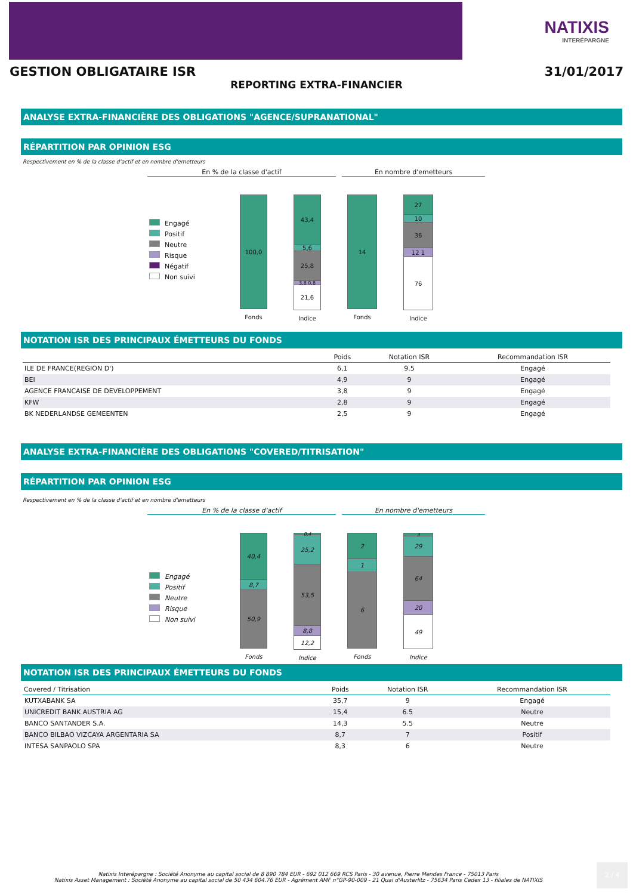NATIXIS
INTERÉPARGNE
GESTION OBLIGATAIRE ISR 31/01/2017
REPORTING EXTRA-FINANCIER
ANALYSE EXTRA-FINANCIÈRE DES OBLIGATIONS "AGENCE/SUPRANATIONAL"
RÉPARTITION PAR OPINION ESG
Respectivement en % de la classe d'actif et en nombre d'emetteurs
En % de la classe d'actif En nombre d'emetteurs
Engagé
Positif
Neutre
Risque
Négatif
Non suivi
100,0
Fonds
43,4
5,6
25,8
3,8 0,8
21,6
Indice
14
Fonds
27
10
36
12 1
76
Indice
NOTATION ISR DES PRINCIPAUX ÉMETTEURS DU FONDS
| | Poids | Notation ISR | Recommandation ISR |
| --- | --- | --- | --- |
| ILE DE FRANCE(REGION D') | 6,1 | 9.5 | Engagé |
| BEI | 4,9 | 9 | Engagé |
| AGENCE FRANCAISE DE DEVELOPPEMENT | 3,8 | 9 | Engagé |
| KFW | 2,8 | 9 | Engagé |
| BK NEDERLANDSE GEMEENTEN | 2,5 | 9 | Engagé |
ANALYSE EXTRA-FINANCIÈRE DES OBLIGATIONS "COVERED/TITRISATION"
RÉPARTITION PAR OPINION ESG
Respectivement en % de la classe d'actif et en nombre d'emetteurs
En % de la classe d'actif En nombre d'emetteurs
Engagé
Positif
Neutre
Risque
Non suivi
40,4
8,7
50,9
Fonds
0,4
25,2
53,5
8,8
12,2
Indice
2
1
6
Fonds
3
29
64
20
49
Indice
NOTATION ISR DES PRINCIPAUX ÉMETTEURS DU FONDS
| Covered / Titrisation | Poids | Notation ISR | Recommandation ISR |
| --- | --- | --- | --- |
| KUTXABANK SA | 35,7 | 9 | Engagé |
| UNICREDIT BANK AUSTRIA AG | 15,4 | 6.5 | Neutre |
| BANCO SANTANDER S.A. | 14,3 | 5.5 | Neutre |
| BANCO BILBAO VIZCAYA ARGENTARIA SA | 8,7 | 7 | Positif |
| INTESA SANPAOLO SPA | 8,3 | 6 | Neutre |
Natixis Interépargne : Société Anonyme au capital social de 8 890 784 EUR - 692 012 669 RCS Paris - 30 avenue, Pierre Mendes France - 75013 Paris
Natixis Asset Management : Société Anonyme au capital social de 50 434 604.76 EUR - Agrément AMF n°GP-90-009 - 21 Quai d'Austerlitz - 75634 Paris Cedex 13 - filiales de NATIXIS
2 / 4